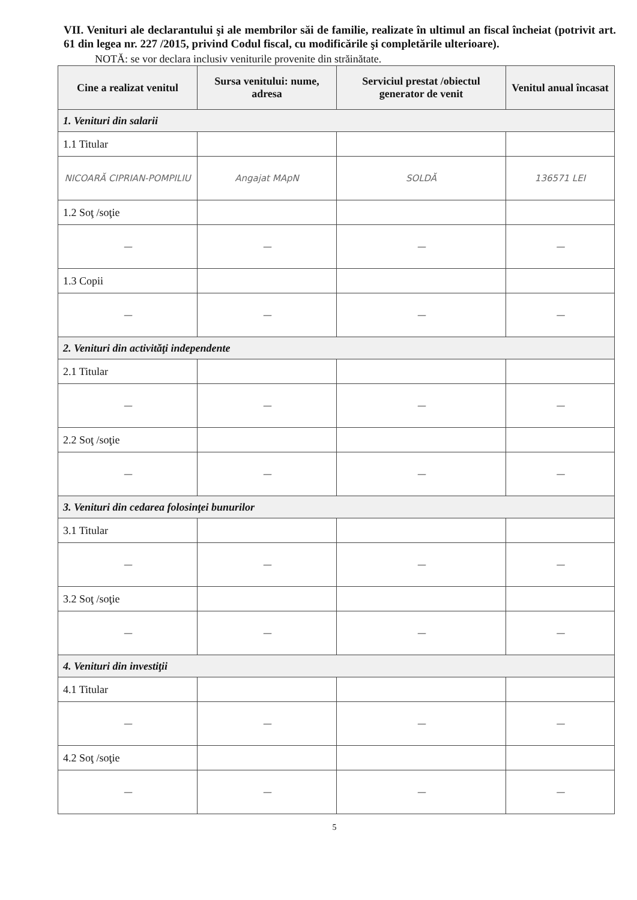VII. Venituri ale declarantului şi ale membrilor săi de familie, realizate în ultimul an fiscal încheiat (potrivit art. 61 din legea nr. 227 /2015, privind Codul fiscal, cu modificările şi completările ulterioare).
NOTĂ: se vor declara inclusiv veniturile provenite din străinătate.
| Cine a realizat venitul | Sursa venitului: nume, adresa | Serviciul prestat /obiectul generator de venit | Venitul anual încasat |
| --- | --- | --- | --- |
| 1. Venituri din salarii | | | |
| 1.1 Titular | | | |
| NICOARĂ CIPRIAN-POMPILIU | Angajat MApN | SOLDĂ | 136571 LEI |
| 1.2 Soţ /soţie | | | |
| — | — | — | — |
| 1.3 Copii | | | |
| — | — | — | — |
| 2. Venituri din activităţi independente | | | |
| 2.1 Titular | | | |
| — | — | — | — |
| 2.2 Soţ /soţie | | | |
| — | — | — | — |
| 3. Venituri din cedarea folosinţei bunurilor | | | |
| 3.1 Titular | | | |
| — | — | — | — |
| 3.2 Soţ /soţie | | | |
| — | — | — | — |
| 4. Venituri din investiţii | | | |
| 4.1 Titular | | | |
| — | — | — | — |
| 4.2 Soţ /soţie | | | |
| — | — | — | — |
5